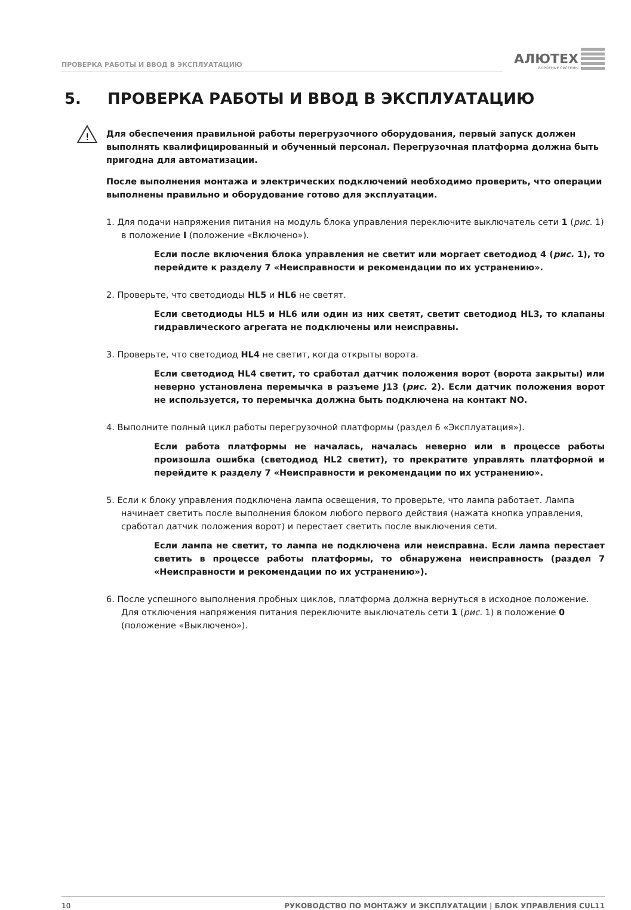ПРОВЕРКА РАБОТЫ И ВВОД В ЭКСПЛУАТАЦИЮ
АЛЮТЕХ
ВОРОТНЫЕ СИСТЕМЫ
5. ПРОВЕРКА РАБОТЫ И ВВОД В ЭКСПЛУАТАЦИЮ
!
Для обеспечения правильной работы перегрузочного оборудования, первый запуск должен выполнять квалифицированный и обученный персонал. Перегрузочная платформа должна быть пригодна для автоматизации.
После выполнения монтажа и электрических подключений необходимо проверить, что операции выполнены правильно и оборудование готово для эксплуатации.
1. Для подачи напряжения питания на модуль блока управления переключите выключатель сети 1 (рис. 1) в положение I (положение «Включено»).
Если после включения блока управления не светит или моргает светодиод 4 (рис. 1), то перейдите к разделу 7 «Неисправности и рекомендации по их устранению».
2. Проверьте, что светодиоды HL5 и HL6 не светят.
Если светодиоды HL5 и HL6 или один из них светят, светит светодиод HL3, то клапаны гидравлического агрегата не подключены или неисправны.
3. Проверьте, что светодиод HL4 не светит, когда открыты ворота.
Если светодиод HL4 светит, то сработал датчик положения ворот (ворота закрыты) или неверно установлена перемычка в разъеме J13 (рис. 2). Если датчик положения ворот не используется, то перемычка должна быть подключена на контакт NO.
4. Выполните полный цикл работы перегрузочной платформы (раздел 6 «Эксплуатация»).
Если работа платформы не началась, началась неверно или в процессе работы произошла ошибка (светодиод HL2 светит), то прекратите управлять платформой и перейдите к разделу 7 «Неисправности и рекомендации по их устранению».
5. Если к блоку управления подключена лампа освещения, то проверьте, что лампа работает. Лампа начинает светить после выполнения блоком любого первого действия (нажата кнопка управления, сработал датчик положения ворот) и перестает светить после выключения сети.
Если лампа не светит, то лампа не подключена или неисправна. Если лампа перестает светить в процессе работы платформы, то обнаружена неисправность (раздел 7 «Неисправности и рекомендации по их устранению»).
6. После успешного выполнения пробных циклов, платформа должна вернуться в исходное положение. Для отключения напряжения питания переключите выключатель сети 1 (рис. 1) в положение 0 (положение «Выключено»).
10 РУКОВОДСТВО ПО МОНТАЖУ И ЭКСПЛУАТАЦИИ | БЛОК УПРАВЛЕНИЯ CUL11